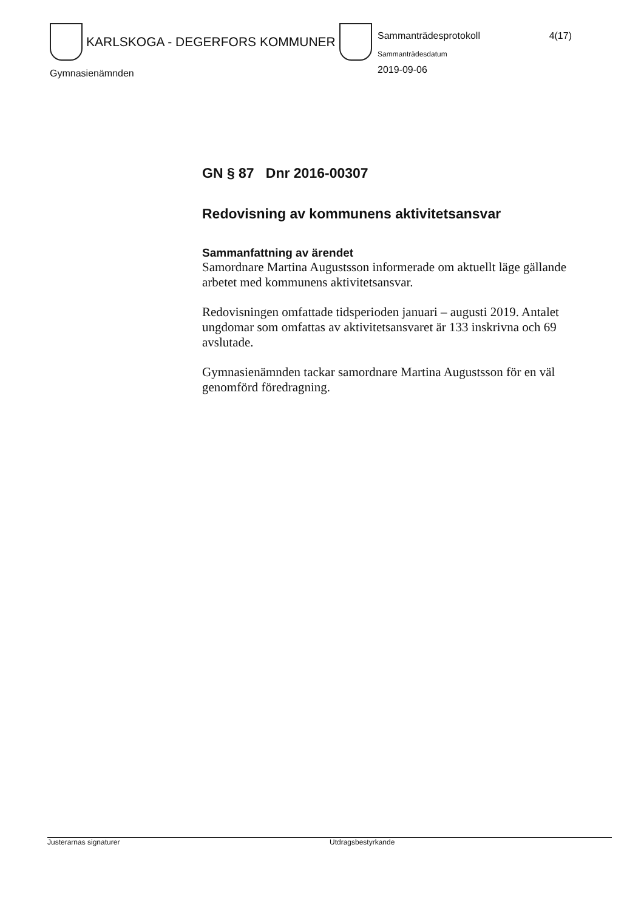KARLSKOGA - DEGERFORS KOMMUNER
Gymnasienämnden
Sammanträdesprotokoll 4(17)
Sammanträdesdatum
2019-09-06
GN § 87 Dnr 2016-00307
Redovisning av kommunens aktivitetsansvar
Sammanfattning av ärendet
Samordnare Martina Augustsson informerade om aktuellt läge gällande arbetet med kommunens aktivitetsansvar.
Redovisningen omfattade tidsperioden januari – augusti 2019. Antalet ungdomar som omfattas av aktivitetsansvaret är 133 inskrivna och 69 avslutade.
Gymnasienämnden tackar samordnare Martina Augustsson för en väl genomförd föredragning.
Justerarnas signaturer Utdragsbestyrkande